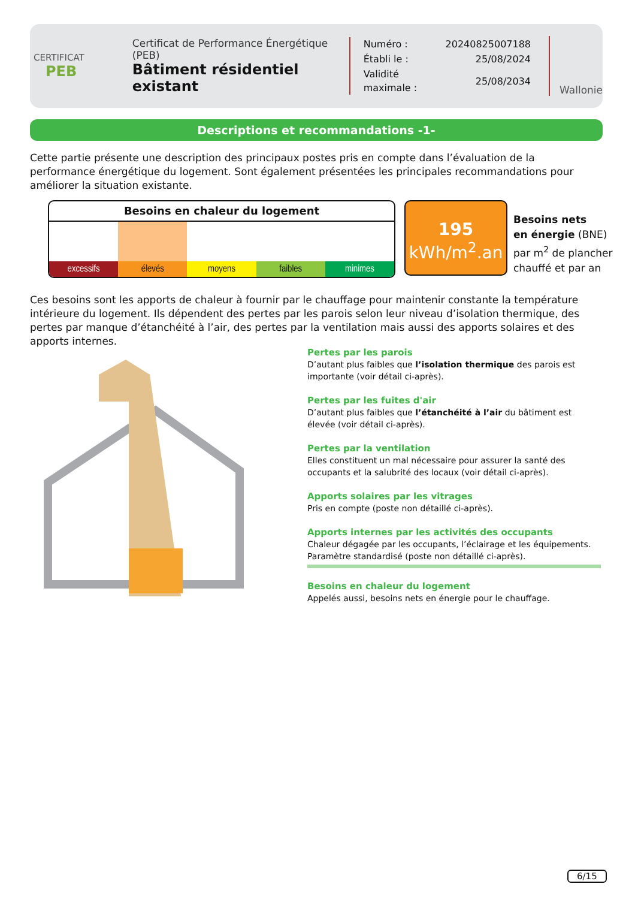CERTIFICAT
PEB
Certificat de Performance Énergétique (PEB)
Bâtiment résidentiel existant
| Numéro : | 20240825007188 |
| Établi le : | 25/08/2024 |
| Validité maximale : | 25/08/2034 |
Wallonie
Descriptions et recommandations -1-
Cette partie présente une description des principaux postes pris en compte dans l’évaluation de la performance énergétique du logement. Sont également présentées les principales recommandations pour améliorer la situation existante.
Besoins en chaleur du logement
excessifs élevés moyens faibles minimes
195
kWh/m<sup>2</sup>.an
Besoins nets
en énergie (BNE)
par m<sup>2</sup> de plancher
chauffé et par an
Ces besoins sont les apports de chaleur à fournir par le chauffage pour maintenir constante la température intérieure du logement. Ils dépendent des pertes par les parois selon leur niveau d’isolation thermique, des pertes par manque d’étanchéité à l’air, des pertes par la ventilation mais aussi des apports solaires et des apports internes.
Pertes par les parois
D’autant plus faibles que l’isolation thermique des parois est importante (voir détail ci-après).
Pertes par les fuites d'air
D’autant plus faibles que l’étanchéité à l’air du bâtiment est élevée (voir détail ci-après).
Pertes par la ventilation
Elles constituent un mal nécessaire pour assurer la santé des occupants et la salubrité des locaux (voir détail ci-après).
Apports solaires par les vitrages
Pris en compte (poste non détaillé ci-après).
Apports internes par les activités des occupants
Chaleur dégagée par les occupants, l’éclairage et les équipements.
Paramètre standardisé (poste non détaillé ci-après).
Besoins en chaleur du logement
Appelés aussi, besoins nets en énergie pour le chauffage.
6/15